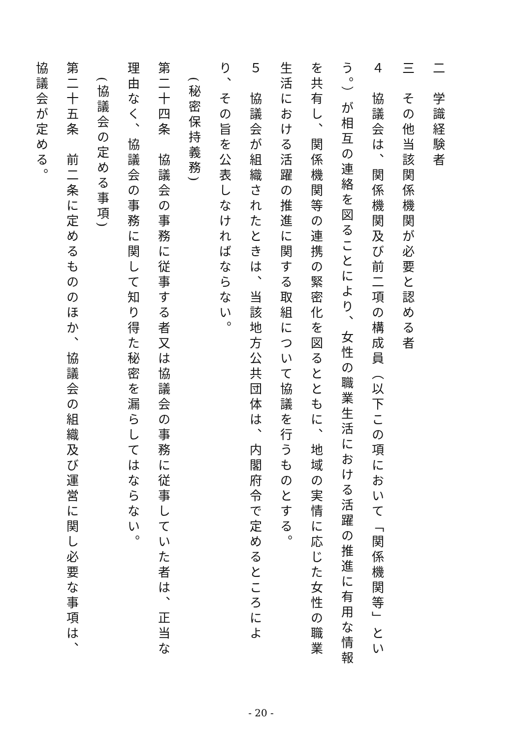二　学識経験者
三　その他当該関係機関が必要と認める者
４　協議会は、関係機関及び前二項の構成員（以下この項において「関係機関等」という。）が相互の連絡を図ることにより、女性の職業生活における活躍の推進に有用な情報を共有し、関係機関等の連携の緊密化を図るとともに、地域の実情に応じた女性の職業生活における活躍の推進に関する取組について協議を行うものとする。
５　協議会が組織されたときは、当該地方公共団体は、内閣府令で定めるところにより、その旨を公表しなければならない。
　(秘密保持義務)
第二十四条　協議会の事務に従事する者又は協議会の事務に従事していた者は、正当な理由なく、協議会の事務に関して知り得た秘密を漏らしてはならない。
　(協議会の定める事項)
第二十五条　前二条に定めるもののほか、協議会の組織及び運営に関し必要な事項は、協議会が定める。
- 20 -